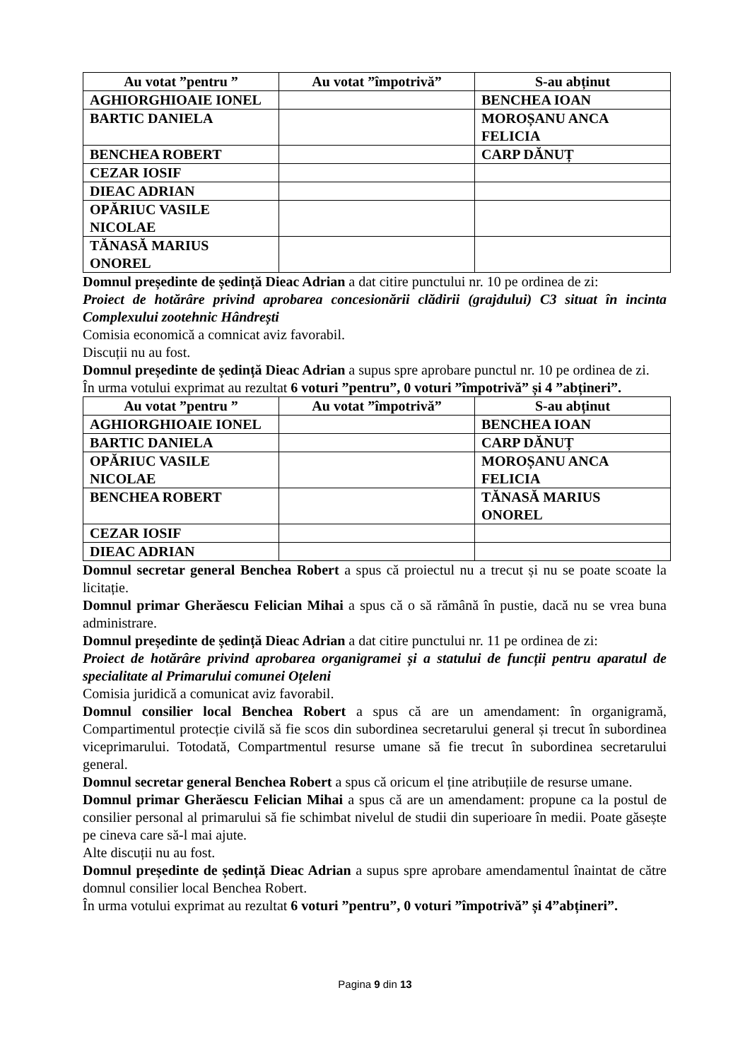| Au votat ”pentru ” | Au votat ”împotrivă” | S-au abținut |
| --- | --- | --- |
| AGHIORGHIOAIE IONEL | | BENCHEA IOAN |
| BARTIC DANIELA | | MOROȘANU ANCA FELICIA |
| BENCHEA ROBERT | | CARP DĂNUȚ |
| CEZAR IOSIF | | |
| DIEAC ADRIAN | | |
| OPĂRIUC VASILE NICOLAE | | |
| TĂNASĂ MARIUS ONOREL | | |
Domnul președinte de ședință Dieac Adrian a dat citire punctului nr. 10 pe ordinea de zi:
Proiect de hotărâre privind aprobarea concesionării clădirii (grajdului) C3 situat în incinta Complexului zootehnic Hândrești
Comisia economică a comnicat aviz favorabil.
Discuții nu au fost.
Domnul președinte de ședință Dieac Adrian a supus spre aprobare punctul nr. 10 pe ordinea de zi.
În urma votului exprimat au rezultat 6 voturi ”pentru”, 0 voturi ”împotrivă” și 4 ”abțineri”.
| Au votat ”pentru ” | Au votat ”împotrivă” | S-au abținut |
| --- | --- | --- |
| AGHIORGHIOAIE IONEL | | BENCHEA IOAN |
| BARTIC DANIELA | | CARP DĂNUȚ |
| OPĂRIUC VASILE NICOLAE | | MOROȘANU ANCA FELICIA |
| BENCHEA ROBERT | | TĂNASĂ MARIUS ONOREL |
| CEZAR IOSIF | | |
| DIEAC ADRIAN | | |
Domnul secretar general Benchea Robert a spus că proiectul nu a trecut și nu se poate scoate la licitație.
Domnul primar Gherăescu Felician Mihai a spus că o să rămână în pustie, dacă nu se vrea buna administrare.
Domnul președinte de ședință Dieac Adrian a dat citire punctului nr. 11 pe ordinea de zi:
Proiect de hotărâre privind aprobarea organigramei și a statului de funcții pentru aparatul de specialitate al Primarului comunei Oțeleni
Comisia juridică a comunicat aviz favorabil.
Domnul consilier local Benchea Robert a spus că are un amendament: în organigramă, Compartimentul protecție civilă să fie scos din subordinea secretarului general și trecut în subordinea viceprimarului. Totodată, Compartmentul resurse umane să fie trecut în subordinea secretarului general.
Domnul secretar general Benchea Robert a spus că oricum el ține atribuțiile de resurse umane.
Domnul primar Gherăescu Felician Mihai a spus că are un amendament: propune ca la postul de consilier personal al primarului să fie schimbat nivelul de studii din superioare în medii. Poate găsește pe cineva care să-l mai ajute.
Alte discuții nu au fost.
Domnul președinte de ședință Dieac Adrian a supus spre aprobare amendamentul înaintat de către domnul consilier local Benchea Robert.
În urma votului exprimat au rezultat 6 voturi ”pentru”, 0 voturi ”împotrivă” și 4”abțineri”.
Pagina 9 din 13